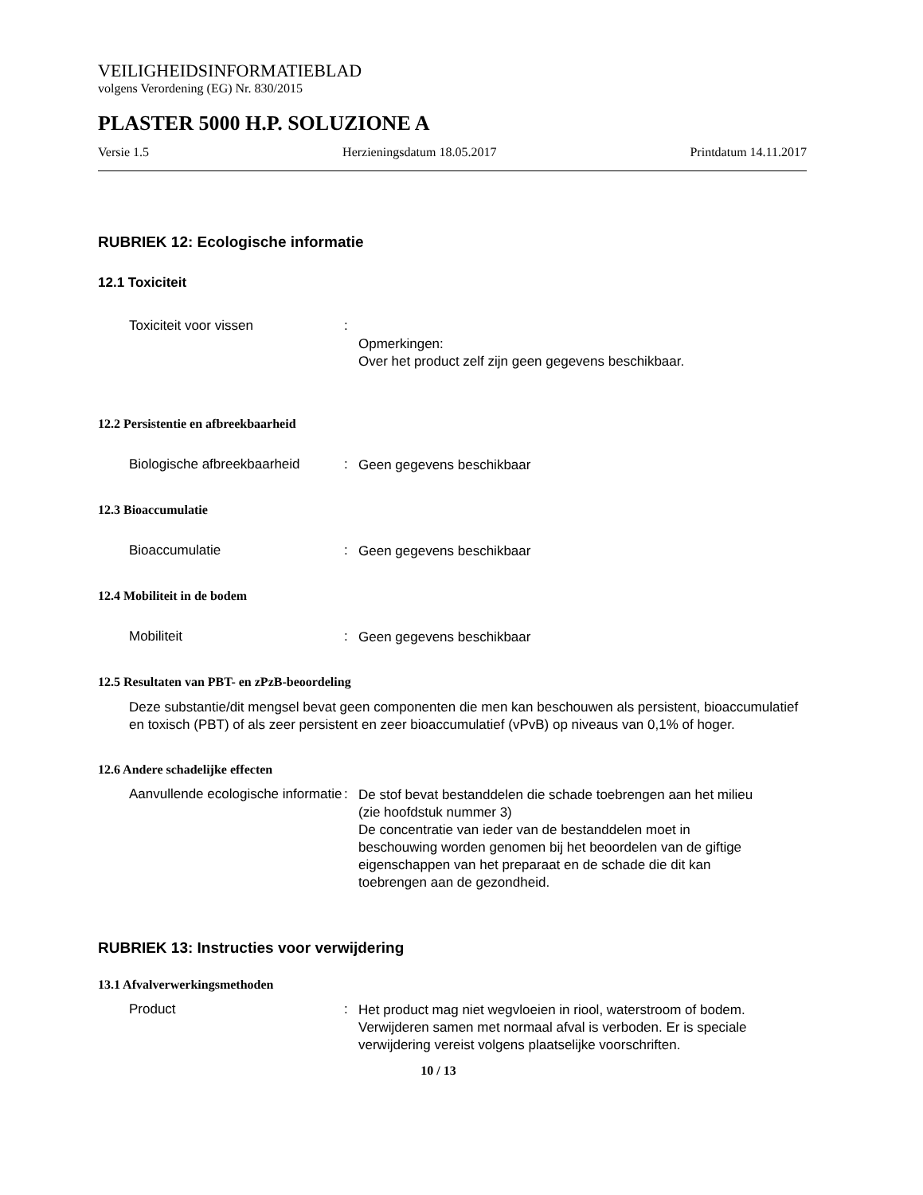VEILIGHEIDSINFORMATIEBLAD
volgens Verordening (EG) Nr. 830/2015
PLASTER 5000 H.P. SOLUZIONE A
Versie 1.5 Herzieningsdatum 18.05.2017 Printdatum 14.11.2017
RUBRIEK 12: Ecologische informatie
12.1 Toxiciteit
Toxiciteit voor vissen :
Opmerkingen:
Over het product zelf zijn geen gegevens beschikbaar.
12.2 Persistentie en afbreekbaarheid
Biologische afbreekbaarheid
:
Geen gegevens beschikbaar
12.3 Bioaccumulatie
Bioaccumulatie :
Geen gegevens beschikbaar
12.4 Mobiliteit in de bodem
Mobiliteit :
Geen gegevens beschikbaar
12.5 Resultaten van PBT- en zPzB-beoordeling
Deze substantie/dit mengsel bevat geen componenten die men kan beschouwen als persistent, bioaccumulatief en toxisch (PBT) of als zeer persistent en zeer bioaccumulatief (vPvB) op niveaus van 0,1% of hoger.
12.6 Andere schadelijke effecten
Aanvullende ecologische informatie
:
De stof bevat bestanddelen die schade toebrengen aan het milieu (zie hoofdstuk nummer 3)
De concentratie van ieder van de bestanddelen moet in beschouwing worden genomen bij het beoordelen van de giftige eigenschappen van het preparaat en de schade die dit kan toebrengen aan de gezondheid.
RUBRIEK 13: Instructies voor verwijdering
13.1 Afvalverwerkingsmethoden
Product :
Het product mag niet wegvloeien in riool, waterstroom of bodem.
Verwijderen samen met normaal afval is verboden. Er is speciale verwijdering vereist volgens plaatselijke voorschriften.
10 / 13